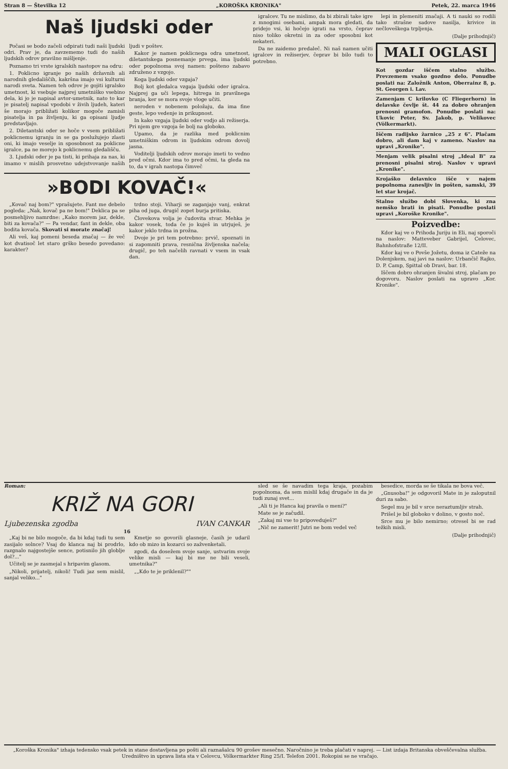Stran 8 — Številka 12 „KOROŠKA KRONIKA" Petek, 22. marca 1946
Naš ljudski oder
Počasi se bodo začeli odpirati tudi naši ljudski odri. Prav je, da zavzememo tudi do naših ljudskih odrov pravilno mišljenje.
Poznamo tri vrste igralskih nastopov na odru:
1. Poklicno igranje po naših državnih ali narodnih gledališčih, kakršna imajo vsi kulturni narodi sveta. Namen teh odrov je gojiti igralsko umetnost, ki vsebuje najprej umetniško vsebino dela, ki jo je napisal avtor-umetnik, nato to kar je pisatelj napisal vpodobi v živih ljudeh, kateri še morajo približati kolikor mogoče zamisli pisatelja in pa življenju, ki ga opisani ljudje predstavljajo.
2. Diletantski oder se hoče v vsem približati poklicnemu igranju in se ga poslužujejo zlasti oni, ki imajo veselje in sposobnost za poklicne igralce, pa ne morejo k poklicnemu gledališču.
3. Ljudski oder je pa tisti, ki prihaja za nas, ki imamo v mislih prosvetno udejstvovanje naših ljudi v poštev.
Kakor je namen poklicnega odra umetnost, diletantskega posnemanje prvega, ima ljudski oder popolnoma svoj namen: pošteno zabavo združeno z vzgojo.
Koga ljudski oder vzgaja?
Bolj kot gledalca vzgaja ljudski oder igralca. Najprej ga uči lepega, hitrega in pravilnega branja, ker se mora svoje vloge učiti.
neroden v nobenem položaju, da ima fine geste, lepo vedenje in prikupnost.
In kako vzgaja ljudski oder vodjo ali režiserja. Pri njem gre vzgoja še bolj na globoko.
Upamo, da je razlika med poklicnim umetniškim odrom in ljudskim odrom dovolj jasna.
Voditelji ljudskih odrov morajo imeti to vedno pred očmi. Kdor ima to pred očmi, ta gleda na to, da v igrah nastopa čimveč
»BODI KOVAČ!«
„Kovač naj bom?" vprašujete. Fant me debelo pogleda: „Nak, kovač pa ne bom!" Deklica pa se posmehljivo namrdne: „Kako morem jaz, dekle, biti za kovača?" — Pa vendar, fant in dekle, oba bodita kovača. Skovati si morate značaj!
Ali veš, kaj pomeni beseda značaj — že več kot dvatisoč let staro grško besedo povedano: karakter?
trdno stoji. Viharji se zaganjajo vanj, enkrat piha od juga, drugič zopet burja pritiska.
Človekova volja je čudovita stvar. Mehka je kakor vosek, toda če jo kuješ in utrjuješ, je kakor jeklo trdna in prožna.
Dvoje je pri tem potrebno: prvič, spoznati in si zapomniti prava, resnična življenska načela; drugič, po teh načelih ravnati v vsem in vsak dan.
igralcev. Tu ne mislimo, da bi zbirali take igre z mnogimi osebami, ampak mora gledati, da pridejo vsi, ki hočejo igrati na vrsto, čeprav niso toliko okretni in za oder sposobni kot nekateri.
Da ne zaidemo predaleč. Ni naš namen učiti igralcev in režiserjev, čeprav bi bilo tudi to potrebno.
lepi in plemeniti značaji. A ti nauki so rodili tako strašne sadove nasilja, krivice in nečloveškega trpljenja.
(Dalje prihodnjič)
MALI OGLASI
Kot gozdar iščem stalno službo. Prevzemem vsako gozdno delo. Ponudbe poslati na: Založnik Anton, Oberrainz 8, p. St. Georgen i. Lav.
Zamenjam C krilovko (C Fliegerhorn) in delavske čevlje št. 44 za dobro ohranjen prenosni gramofon. Ponudbe poslati na: Ukovic Peter, Sv. Jakob, p. Velikovec (Völkermarkt).
Iščem radijsko žarnico „25 z 6". Plačam dobro, ali dam kaj v zameno. Naslov na upravi „Kronike".
Menjam velik pisalni stroj „Ideal B" za prenosni pisalni stroj. Naslov v upravi „Kronike".
Krojaško delavnico išče v najem popolnoma zanesljiv in pošten, samski, 39 let star krojač.
Stalno službo dobi Slovenka, ki zna nemško brati in pisati. Ponudbe poslati upravi „Koroške Kronike".
Poizvedbe:
Kdor kaj ve o Prihoda Juriju in Eli, naj sporoči na naslov: Matteveber Gabrijel, Celovec, Bahnhofstraße 12/II.
Kdor kaj ve o Povše Jožetu, doma iz Cateže na Dolenjskem, naj javi na naslov: Urbančič Rajko, D. P. Camp, Spittal ob Dravi, bar. 18.
Iščem dobro ohranjen šivalni stroj, plačam po dogovoru. Naslov poslati na upravo „Kor. Kronike".
Roman:
KRIŽ NA GORI
Ljubezenska zgodba IVAN CANKAR
16
„Kaj bi ne bilo mogoče, da bi kdaj tudi tu sem zasijalo solnce? Vsaj do klanca naj bi prodrlo, razgnalo najgostejše sence, potisnilo jih globlje dol?..."
Učitelj se je zasmejal s hripavim glasom.
„Nikoli, prijatelj, nikoli! Tudi jaz sem mislil, sanjal veliko..."
Kmetje so govorili glasneje, časih je udaril kdo ob mizo in kozarci so zažvenketali.
zgodi, da dosežem svoje sanje, ustvarim svoje velike misli — kaj bi me ne bili veseli, umetnika?"
„„Kdo te je priklenil?""
sled se še navadim tega kraja, pozabim popolnoma, da sem mislil kdaj drugače in da je tudi zunaj svet...
„Ali ti je Hanca kaj pravila o meni?"
Mate se je začudil.
„Zakaj mi vse to pripoveduješ?"
„Nič ne zamerit! Jutri ne bom vedel več
besedice, morda se še tikala ne bova več.
„Gnusoba!" je odgovoril Mate in je zaloputnil duri za sabo.
Segel mu je bil v srce neraztumljiv strah.
Prišel je bil globoko v dolino, v gosto noč.
Srce mu je bilo nemirno; otresel bi se rad težkih misli.
(Dalje prihodnjič)
„Koroška Kronika" izhaja tedensko vsak petek in stane dostavljena po pošti ali raznašalcu 90 grošev mesečno. Naročnino je treba plačati v naprej. — List izdaja Britanska obveščevalna služba. Uredništvo in uprava lista sta v Celovcu, Völkermarkter Ring 25/I. Telefon 2001. Rokopisi se ne vračajo.